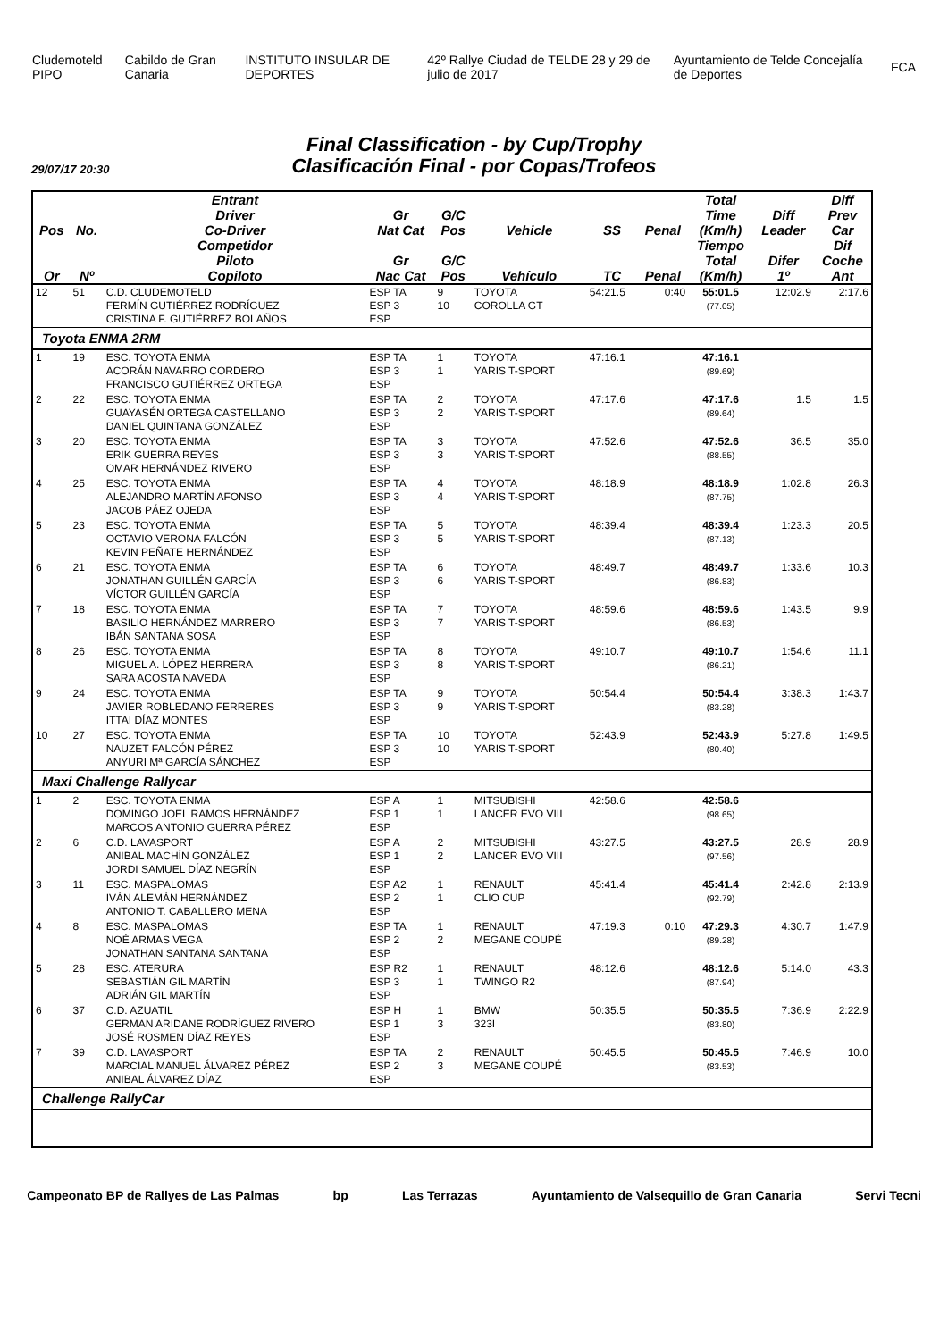Cludemoteld PIPO Cabildo de Gran Canaria INSTITUTO INSULAR DE DEPORTES
42º Rallye Ciudad de TELDE 28 y 29 de julio de 2017
Ayuntamiento de Telde Concejalía de Deportes
FCA
Final Classification - by Cup/Trophy
Clasificación Final - por Copas/Trofeos
29/07/17 20:30
| Pos | No. | Entrant Driver Co-Driver | Gr Nat Cat | G/C Pos | Vehicle | SS | Penal | Total Time (Km/h) | Diff Leader | Diff Prev Car |
| --- | --- | --- | --- | --- | --- | --- | --- | --- | --- | --- |
| Or | Nº | Competidor Piloto Copiloto | Gr Nac Cat | G/C Pos | Vehículo | TC | Penal | Tiempo Total (Km/h) | Difer 1º | Dif Coche Ant |
| 12 | 51 | C.D. CLUDEMOTELD FERMÍN GUTIÉRREZ RODRÍGUEZ CRISTINA F. GUTIÉRREZ BOLAÑOS | ESP TA ESP 3 ESP | 9 10 | TOYOTA COROLLA GT | 54:21.5 | 0:40 | 55:01.5 (77.05) | 12:02.9 | 2:17.6 |
| Toyota ENMA 2RM | | | | | | | | | | |
| 1 | 19 | ESC. TOYOTA ENMA ACORÁN NAVARRO CORDERO FRANCISCO GUTIÉRREZ ORTEGA | ESP TA ESP 3 ESP | 1 1 | TOYOTA YARIS T-SPORT | 47:16.1 | | 47:16.1 (89.69) | | |
| 2 | 22 | ESC. TOYOTA ENMA GUAYASÉN ORTEGA CASTELLANO DANIEL QUINTANA GONZÁLEZ | ESP TA ESP 3 ESP | 2 2 | TOYOTA YARIS T-SPORT | 47:17.6 | | 47:17.6 (89.64) | 1.5 | 1.5 |
| 3 | 20 | ESC. TOYOTA ENMA ERIK GUERRA REYES OMAR HERNÁNDEZ RIVERO | ESP TA ESP 3 ESP | 3 3 | TOYOTA YARIS T-SPORT | 47:52.6 | | 47:52.6 (88.55) | 36.5 | 35.0 |
| 4 | 25 | ESC. TOYOTA ENMA ALEJANDRO MARTÍN AFONSO JACOB PÁEZ OJEDA | ESP TA ESP 3 ESP | 4 4 | TOYOTA YARIS T-SPORT | 48:18.9 | | 48:18.9 (87.75) | 1:02.8 | 26.3 |
| 5 | 23 | ESC. TOYOTA ENMA OCTAVIO VERONA FALCÓN KEVIN PEÑATE HERNÁNDEZ | ESP TA ESP 3 ESP | 5 5 | TOYOTA YARIS T-SPORT | 48:39.4 | | 48:39.4 (87.13) | 1:23.3 | 20.5 |
| 6 | 21 | ESC. TOYOTA ENMA JONATHAN GUILLÉN GARCÍA VÍCTOR GUILLÉN GARCÍA | ESP TA ESP 3 ESP | 6 6 | TOYOTA YARIS T-SPORT | 48:49.7 | | 48:49.7 (86.83) | 1:33.6 | 10.3 |
| 7 | 18 | ESC. TOYOTA ENMA BASILIO HERNÁNDEZ MARRERO IBÁN SANTANA SOSA | ESP TA ESP 3 ESP | 7 7 | TOYOTA YARIS T-SPORT | 48:59.6 | | 48:59.6 (86.53) | 1:43.5 | 9.9 |
| 8 | 26 | ESC. TOYOTA ENMA MIGUEL A. LÓPEZ HERRERA SARA ACOSTA NAVEDA | ESP TA ESP 3 ESP | 8 8 | TOYOTA YARIS T-SPORT | 49:10.7 | | 49:10.7 (86.21) | 1:54.6 | 11.1 |
| 9 | 24 | ESC. TOYOTA ENMA JAVIER ROBLEDANO FERRERES ITTAI DÍAZ MONTES | ESP TA ESP 3 ESP | 9 9 | TOYOTA YARIS T-SPORT | 50:54.4 | | 50:54.4 (83.28) | 3:38.3 | 1:43.7 |
| 10 | 27 | ESC. TOYOTA ENMA NAUZET FALCÓN PÉREZ ANYURI Mª GARCÍA SÁNCHEZ | ESP TA ESP 3 ESP | 10 10 | TOYOTA YARIS T-SPORT | 52:43.9 | | 52:43.9 (80.40) | 5:27.8 | 1:49.5 |
| Maxi Challenge Rallycar | | | | | | | | | | |
| 1 | 2 | ESC. TOYOTA ENMA DOMINGO JOEL RAMOS HERNÁNDEZ MARCOS ANTONIO GUERRA PÉREZ | ESP A ESP 1 ESP | 1 1 | MITSUBISHI LANCER EVO VIII | 42:58.6 | | 42:58.6 (98.65) | | |
| 2 | 6 | C.D. LAVASPORT ANIBAL MACHÍN GONZÁLEZ JORDI SAMUEL DÍAZ NEGRÍN | ESP A ESP 1 ESP | 2 2 | MITSUBISHI LANCER EVO VIII | 43:27.5 | | 43:27.5 (97.56) | 28.9 | 28.9 |
| 3 | 11 | ESC. MASPALOMAS IVÁN ALEMÁN HERNÁNDEZ ANTONIO T. CABALLERO MENA | ESP A2 ESP 2 ESP | 1 1 | RENAULT CLIO CUP | 45:41.4 | | 45:41.4 (92.79) | 2:42.8 | 2:13.9 |
| 4 | 8 | ESC. MASPALOMAS NOÉ ARMAS VEGA JONATHAN SANTANA SANTANA | ESP TA ESP 2 ESP | 1 2 | RENAULT MEGANE COUPÉ | 47:19.3 | 0:10 | 47:29.3 (89.28) | 4:30.7 | 1:47.9 |
| 5 | 28 | ESC. ATERURA SEBASTIÁN GIL MARTÍN ADRIÁN GIL MARTÍN | ESP R2 ESP 3 ESP | 1 1 | RENAULT TWINGO R2 | 48:12.6 | | 48:12.6 (87.94) | 5:14.0 | 43.3 |
| 6 | 37 | C.D. AZUATIL GERMAN ARIDANE RODRÍGUEZ RIVERO JOSÉ ROSMEN DÍAZ REYES | ESP H ESP 1 ESP | 1 3 | BMW 323I | 50:35.5 | | 50:35.5 (83.80) | 7:36.9 | 2:22.9 |
| 7 | 39 | C.D. LAVASPORT MARCIAL MANUEL ÁLVAREZ PÉREZ ANIBAL ÁLVAREZ DÍAZ | ESP TA ESP 2 ESP | 2 3 | RENAULT MEGANE COUPÉ | 50:45.5 | | 50:45.5 (83.53) | 7:46.9 | 10.0 |
| Challenge RallyCar | | | | | | | | | | |
Campeonato BP de Rallyes de Las Palmas
bp Las Terrazas Ayuntamiento de Valsequillo de Gran Canaria
Servi Tecni